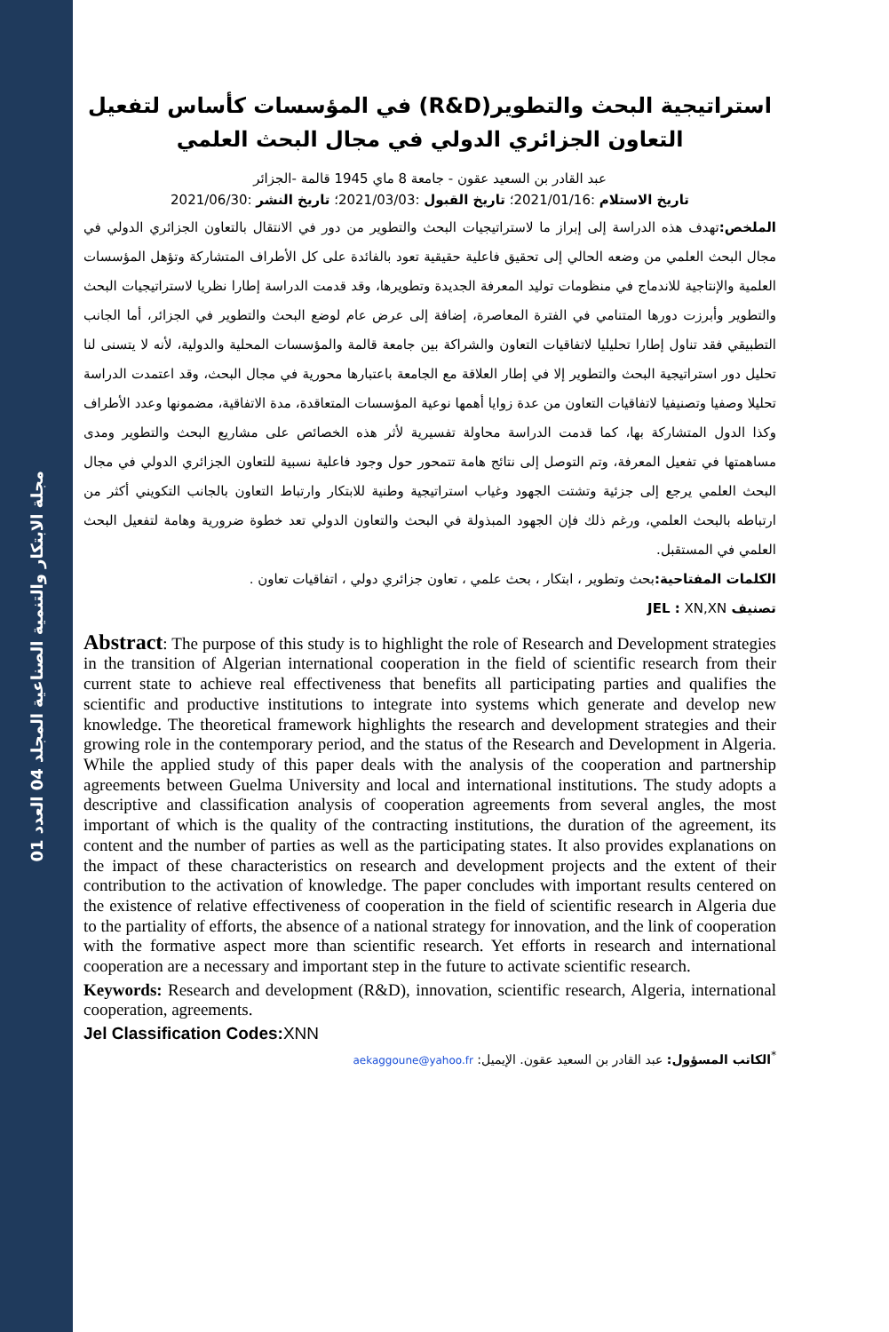مجلة الابتكار والتنمية الصناعية المجلد 04 العدد 01
استراتيجية البحث والتطوير(R&D) في المؤسسات كأساس لتفعيل التعاون الجزائري الدولي في مجال البحث العلمي
عبد القادر بن السعيد عقون - جامعة 8 ماي 1945 قالمة -الجزائر
تاريخ الاستلام :2021/01/16؛ تاريخ القبول :2021/03/03؛ تاريخ النشر :2021/06/30
الملخص: تهدف هذه الدراسة إلى إبراز ما لاستراتيجيات البحث والتطوير من دور في الانتقال بالتعاون الجزائري الدولي في مجال البحث العلمي من وضعه الحالي إلى تحقيق فاعلية حقيقية تعود بالفائدة على كل الأطراف المتشاركة وتؤهل المؤسسات العلمية والإنتاجية للاندماج في منظومات توليد المعرفة الجديدة وتطويرها، وقد قدمت الدراسة إطارا نظريا لاستراتيجيات البحث والتطوير وأبرزت دورها المتنامي في الفترة المعاصرة، إضافة إلى عرض عام لوضع البحث والتطوير في الجزائر، أما الجانب التطبيقي فقد تناول إطارا تحليليا لاتفاقيات التعاون والشراكة بين جامعة قالمة والمؤسسات المحلية والدولية، لأنه لا يتسنى لنا تحليل دور استراتيجية البحث والتطوير إلا في إطار العلاقة مع الجامعة باعتبارها محورية في مجال البحث، وقد اعتمدت الدراسة تحليلا وصفيا وتصنيفيا لاتفاقيات التعاون من عدة زوايا أهمها نوعية المؤسسات المتعاقدة، مدة الاتفاقية، مضمونها وعدد الأطراف وكذا الدول المتشاركة بها، كما قدمت الدراسة محاولة تفسيرية لأثر هذه الخصائص على مشاريع البحث والتطوير ومدى مساهمتها في تفعيل المعرفة، وتم التوصل إلى نتائج هامة تتمحور حول وجود فاعلية نسبية للتعاون الجزائري الدولي في مجال البحث العلمي يرجع إلى جزئية وتشتت الجهود وغياب استراتيجية وطنية للابتكار وارتباط التعاون بالجانب التكويني أكثر من ارتباطه بالبحث العلمي، ورغم ذلك فإن الجهود المبذولة في البحث والتعاون الدولي تعد خطوة ضرورية وهامة لتفعيل البحث العلمي في المستقبل.
الكلمات المفتاحية: بحث وتطوير ، ابتكار ، بحث علمي ، تعاون جزائري دولي ، اتفاقيات تعاون .
تصنيف JEL : XN,XN
Abstract: The purpose of this study is to highlight the role of Research and Development strategies in the transition of Algerian international cooperation in the field of scientific research from their current state to achieve real effectiveness that benefits all participating parties and qualifies the scientific and productive institutions to integrate into systems which generate and develop new knowledge. The theoretical framework highlights the research and development strategies and their growing role in the contemporary period, and the status of the Research and Development in Algeria. While the applied study of this paper deals with the analysis of the cooperation and partnership agreements between Guelma University and local and international institutions. The study adopts a descriptive and classification analysis of cooperation agreements from several angles, the most important of which is the quality of the contracting institutions, the duration of the agreement, its content and the number of parties as well as the participating states. It also provides explanations on the impact of these characteristics on research and development projects and the extent of their contribution to the activation of knowledge. The paper concludes with important results centered on the existence of relative effectiveness of cooperation in the field of scientific research in Algeria due to the partiality of efforts, the absence of a national strategy for innovation, and the link of cooperation with the formative aspect more than scientific research. Yet efforts in research and international cooperation are a necessary and important step in the future to activate scientific research.
Keywords: Research and development (R&D), innovation, scientific research, Algeria, international cooperation, agreements.
Jel Classification Codes: XNN
<sup>*</sup> الكاتب المسؤول: عبد القادر بن السعيد عقون. الإيميل: aekaggoune@yahoo.fr